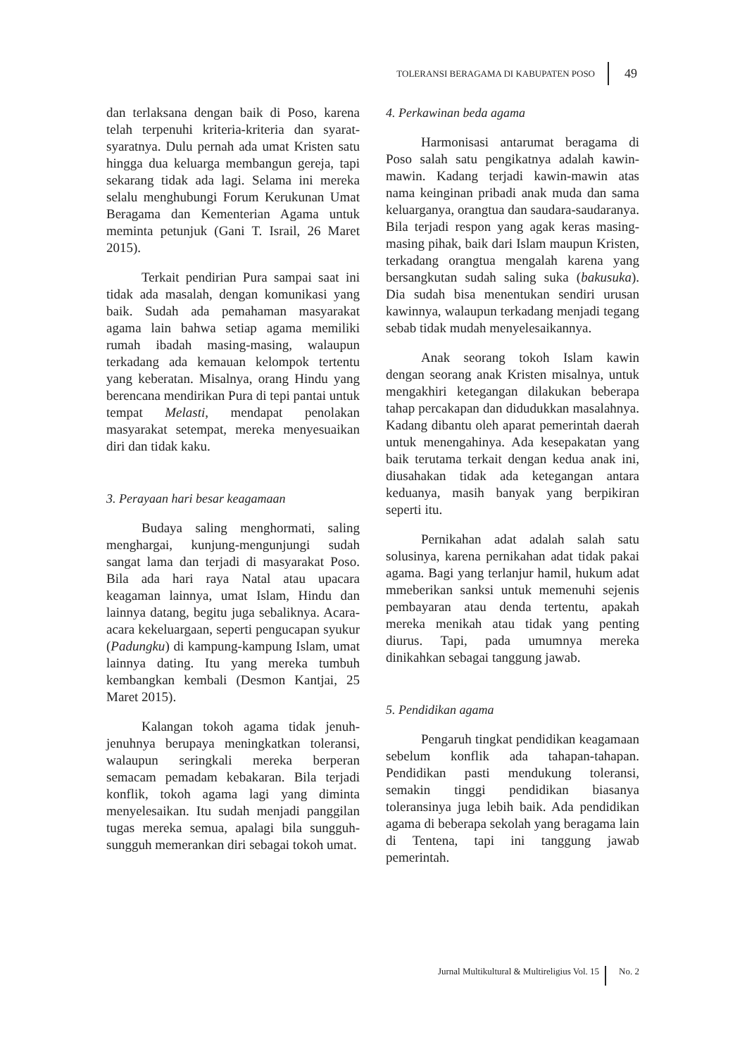TOLERANSI BERAGAMA DI KABUPATEN POSO 49
dan terlaksana dengan baik di Poso, karena telah terpenuhi kriteria-kriteria dan syarat-syaratnya. Dulu pernah ada umat Kristen satu hingga dua keluarga membangun gereja, tapi sekarang tidak ada lagi. Selama ini mereka selalu menghubungi Forum Kerukunan Umat Beragama dan Kementerian Agama untuk meminta petunjuk (Gani T. Israil, 26 Maret 2015).
Terkait pendirian Pura sampai saat ini tidak ada masalah, dengan komunikasi yang baik. Sudah ada pemahaman masyarakat agama lain bahwa setiap agama memiliki rumah ibadah masing-masing, walaupun terkadang ada kemauan kelompok tertentu yang keberatan. Misalnya, orang Hindu yang berencana mendirikan Pura di tepi pantai untuk tempat Melasti, mendapat penolakan masyarakat setempat, mereka menyesuaikan diri dan tidak kaku.
3. Perayaan hari besar keagamaan
Budaya saling menghormati, saling menghargai, kunjung-mengunjungi sudah sangat lama dan terjadi di masyarakat Poso. Bila ada hari raya Natal atau upacara keagaman lainnya, umat Islam, Hindu dan lainnya datang, begitu juga sebaliknya. Acara-acara kekeluargaan, seperti pengucapan syukur (Padungku) di kampung-kampung Islam, umat lainnya dating. Itu yang mereka tumbuh kembangkan kembali (Desmon Kantjai, 25 Maret 2015).
Kalangan tokoh agama tidak jenuh-jenuhnya berupaya meningkatkan toleransi, walaupun seringkali mereka berperan semacam pemadam kebakaran. Bila terjadi konflik, tokoh agama lagi yang diminta menyelesaikan. Itu sudah menjadi panggilan tugas mereka semua, apalagi bila sungguh-sungguh memerankan diri sebagai tokoh umat.
4. Perkawinan beda agama
Harmonisasi antarumat beragama di Poso salah satu pengikatnya adalah kawin-mawin. Kadang terjadi kawin-mawin atas nama keinginan pribadi anak muda dan sama keluarganya, orangtua dan saudara-saudaranya. Bila terjadi respon yang agak keras masing-masing pihak, baik dari Islam maupun Kristen, terkadang orangtua mengalah karena yang bersangkutan sudah saling suka (bakusuka). Dia sudah bisa menentukan sendiri urusan kawinnya, walaupun terkadang menjadi tegang sebab tidak mudah menyelesaikannya.
Anak seorang tokoh Islam kawin dengan seorang anak Kristen misalnya, untuk mengakhiri ketegangan dilakukan beberapa tahap percakapan dan didudukkan masalahnya. Kadang dibantu oleh aparat pemerintah daerah untuk menengahinya. Ada kesepakatan yang baik terutama terkait dengan kedua anak ini, diusahakan tidak ada ketegangan antara keduanya, masih banyak yang berpikiran seperti itu.
Pernikahan adat adalah salah satu solusinya, karena pernikahan adat tidak pakai agama. Bagi yang terlanjur hamil, hukum adat mmeberikan sanksi untuk memenuhi sejenis pembayaran atau denda tertentu, apakah mereka menikah atau tidak yang penting diurus. Tapi, pada umumnya mereka dinikahkan sebagai tanggung jawab.
5. Pendidikan agama
Pengaruh tingkat pendidikan keagamaan sebelum konflik ada tahapan-tahapan. Pendidikan pasti mendukung toleransi, semakin tinggi pendidikan biasanya toleransinya juga lebih baik. Ada pendidikan agama di beberapa sekolah yang beragama lain di Tentena, tapi ini tanggung jawab pemerintah.
Jurnal Multikultural & Multireligius Vol. 15 No. 2